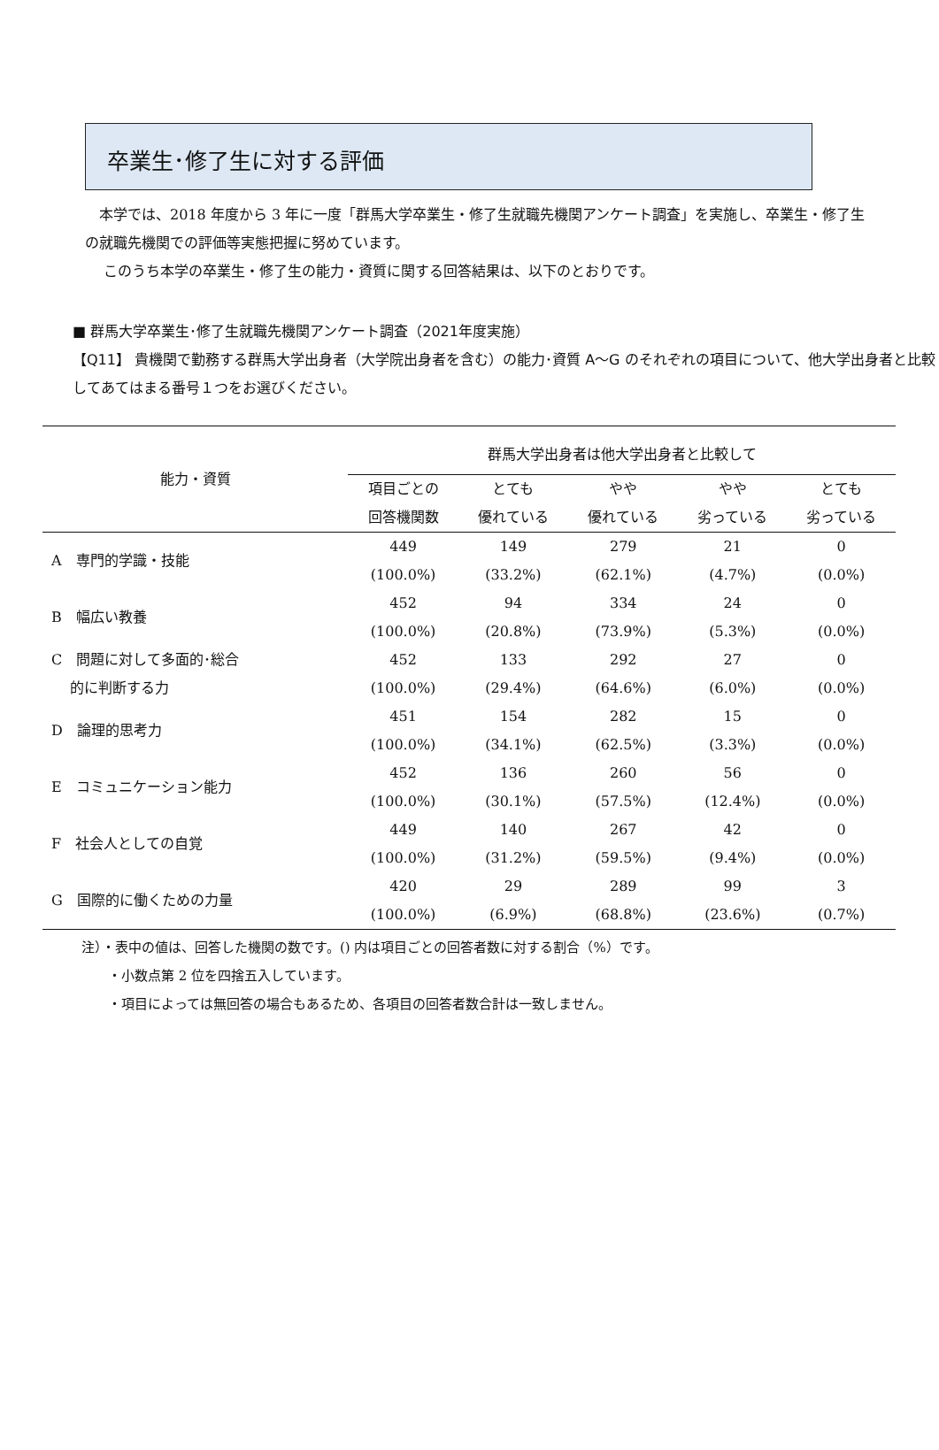卒業生･修了生に対する評価
　本学では、2018 年度から 3 年に一度「群馬大学卒業生・修了生就職先機関アンケート調査」を実施し、卒業生・修了生の就職先機関での評価等実態把握に努めています。
　 このうち本学の卒業生・修了生の能力・資質に関する回答結果は、以下のとおりです。
■ 群馬大学卒業生･修了生就職先機関アンケート調査（2021年度実施）
【Q11】 貴機関で勤務する群馬大学出身者（大学院出身者を含む）の能力･資質 A～G のそれぞれの項目について、他大学出身者と比較してあてはまる番号１つをお選びください。
| 能力・資質 | 群馬大学出身者は他大学出身者と比較して | | | | |
| --- | --- | --- | --- | --- | --- |
| | 項目ごとの 回答機関数 | とても 優れている | やや 優れている | やや 劣っている | とても 劣っている |
| A 専門的学識・技能 | 449 (100.0%) | 149 (33.2%) | 279 (62.1%) | 21 (4.7%) | 0 (0.0%) |
| B 幅広い教養 | 452 (100.0%) | 94 (20.8%) | 334 (73.9%) | 24 (5.3%) | 0 (0.0%) |
| C 問題に対して多面的･総合 的に判断する力 | 452 (100.0%) | 133 (29.4%) | 292 (64.6%) | 27 (6.0%) | 0 (0.0%) |
| D 論理的思考力 | 451 (100.0%) | 154 (34.1%) | 282 (62.5%) | 15 (3.3%) | 0 (0.0%) |
| E コミュニケーション能力 | 452 (100.0%) | 136 (30.1%) | 260 (57.5%) | 56 (12.4%) | 0 (0.0%) |
| F 社会人としての自覚 | 449 (100.0%) | 140 (31.2%) | 267 (59.5%) | 42 (9.4%) | 0 (0.0%) |
| G 国際的に働くための力量 | 420 (100.0%) | 29 (6.9%) | 289 (68.8%) | 99 (23.6%) | 3 (0.7%) |
注）・表中の値は、回答した機関の数です。() 内は項目ごとの回答者数に対する割合（%）です。
　　・小数点第 2 位を四捨五入しています。
　　・項目によっては無回答の場合もあるため、各項目の回答者数合計は一致しません。